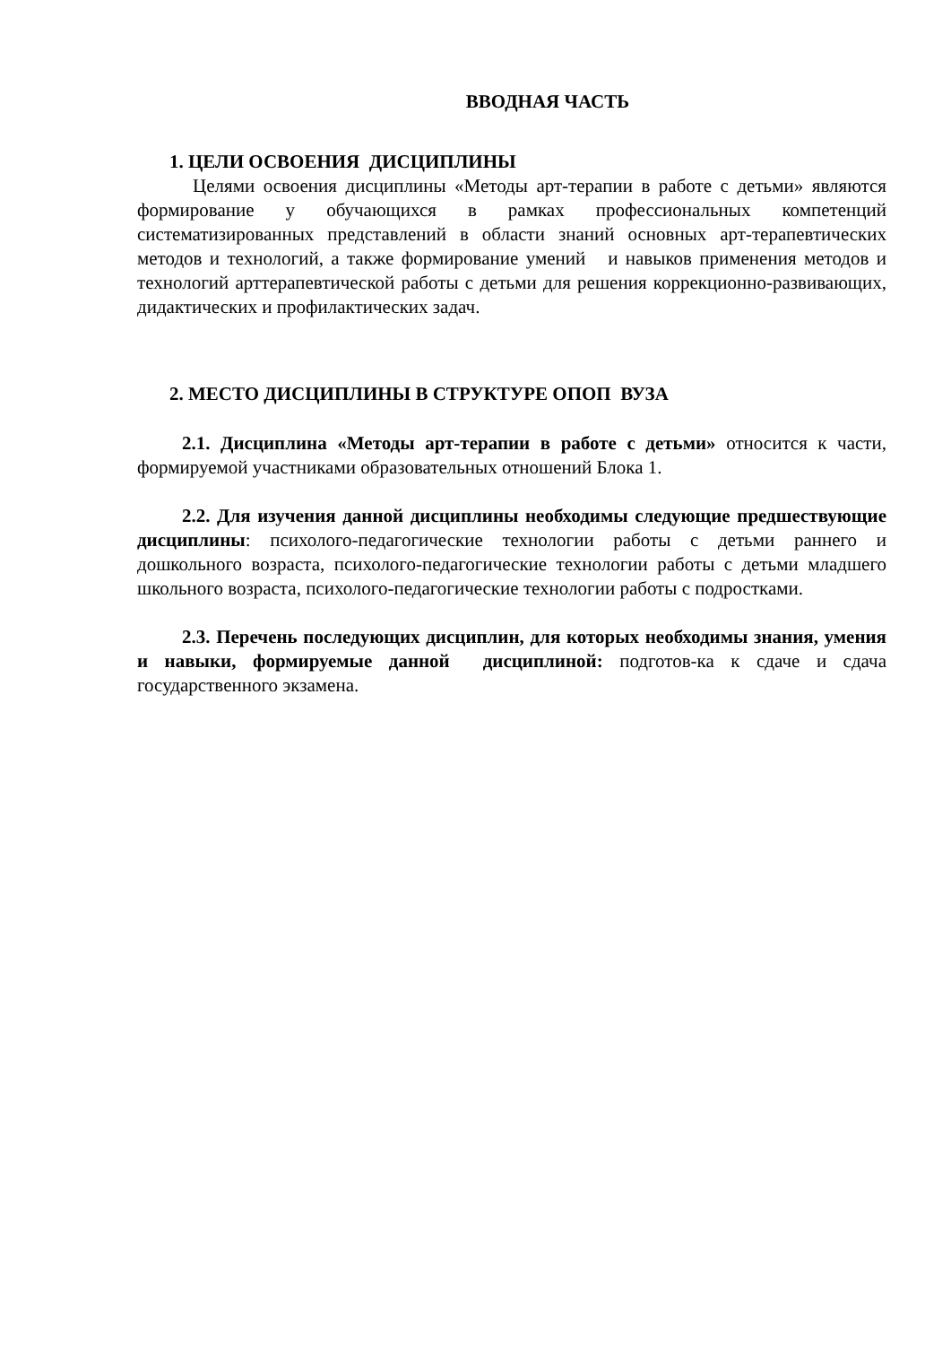ВВОДНАЯ ЧАСТЬ
1. ЦЕЛИ ОСВОЕНИЯ ДИСЦИПЛИНЫ
Целями освоения дисциплины «Методы арт-терапии в работе с детьми» являются формирование у обучающихся в рамках профессиональных компетенций систематизированных представлений в области знаний основных арт-терапевтических методов и технологий, а также формирование умений и навыков применения методов и технологий арттерапевтической работы с детьми для решения коррекционно-развивающих, дидактических и профилактических задач.
2. МЕСТО ДИСЦИПЛИНЫ В СТРУКТУРЕ ОПОП ВУЗА
2.1. Дисциплина «Методы арт-терапии в работе с детьми» относится к части, формируемой участниками образовательных отношений Блока 1.
2.2. Для изучения данной дисциплины необходимы следующие предшествующие дисциплины: психолого-педагогические технологии работы с детьми раннего и дошкольного возраста, психолого-педагогические технологии работы с детьми младшего школьного возраста, психолого-педагогические технологии работы с подростками.
2.3. Перечень последующих дисциплин, для которых необходимы знания, умения и навыки, формируемые данной дисциплиной: подготов-ка к сдаче и сдача государственного экзамена.